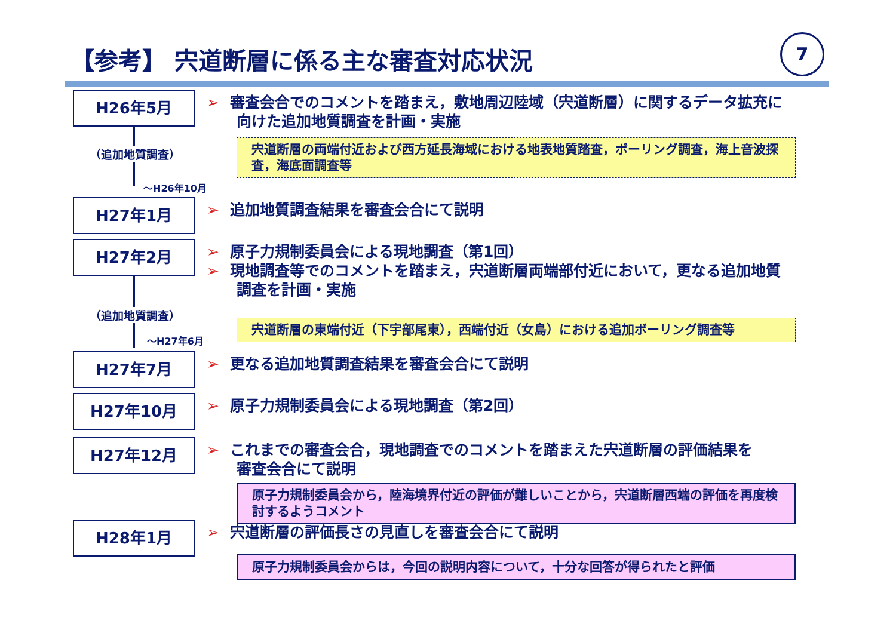【参考】 宍道断層に係る主な審査対応状況
7
H26年5月
➢ 審査会合でのコメントを踏まえ，敷地周辺陸域（宍道断層）に関するデータ拡充に
　　向けた追加地質調査を計画・実施
宍道断層の両端付近および西方延長海域における地表地質踏査，ボーリング調査，海上音波探査，海底面調査等
（追加地質調査）
～H26年10月
H27年1月
➢ 追加地質調査結果を審査会合にて説明
H27年2月
➢ 原子力規制委員会による現地調査（第1回）
➢ 現地調査等でのコメントを踏まえ，宍道断層両端部付近において，更なる追加地質
　　調査を計画・実施
宍道断層の東端付近（下宇部尾東），西端付近（女島）における追加ボーリング調査等
（追加地質調査）
～H27年6月
H27年7月
➢ 更なる追加地質調査結果を審査会合にて説明
H27年10月
➢ 原子力規制委員会による現地調査（第2回）
H27年12月
➢ これまでの審査会合，現地調査でのコメントを踏まえた宍道断層の評価結果を
　　審査会合にて説明
原子力規制委員会から，陸海境界付近の評価が難しいことから，宍道断層西端の評価を再度検討するようコメント
H28年1月
➢ 宍道断層の評価長さの見直しを審査会合にて説明
原子力規制委員会からは，今回の説明内容について，十分な回答が得られたと評価